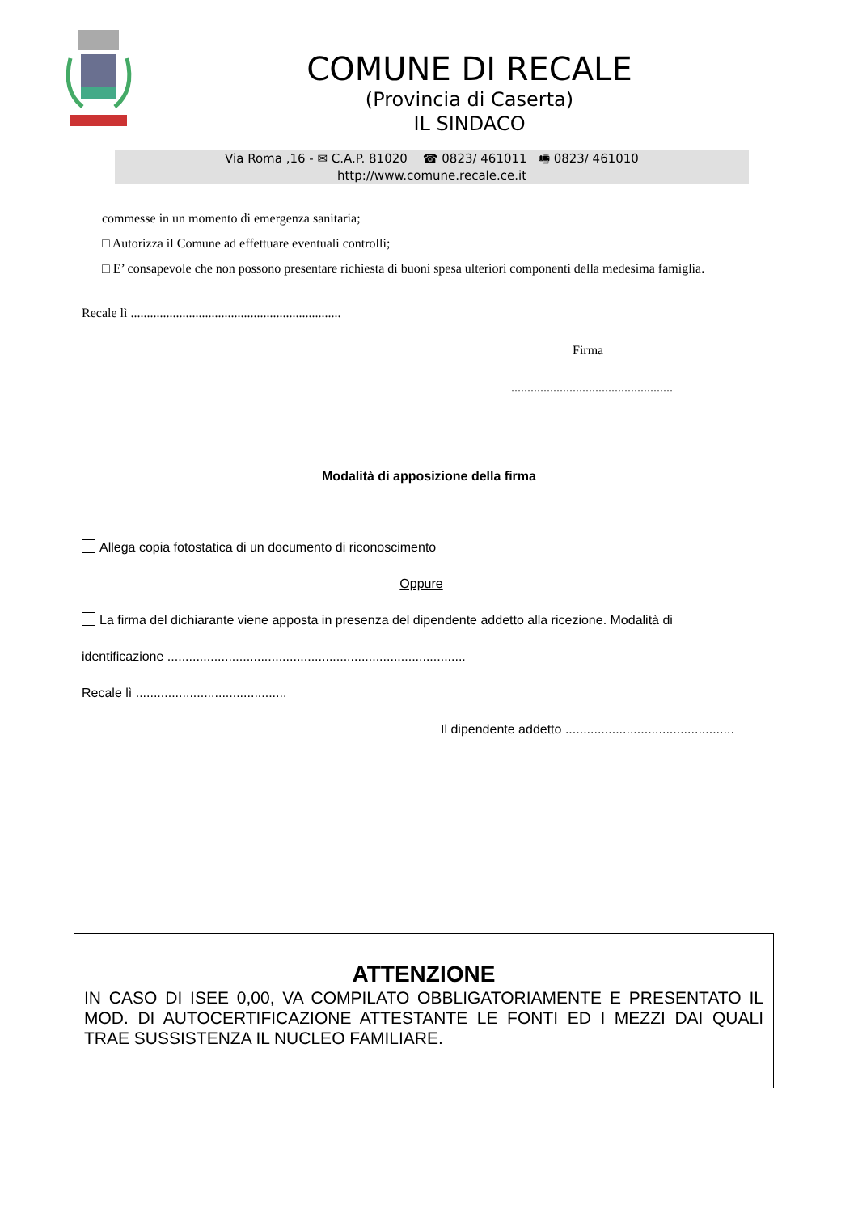COMUNE DI RECALE
(Provincia di Caserta)
IL SINDACO
Via Roma ,16 - ✉ C.A.P. 81020 ☎ 0823/ 461011 🖷 0823/ 461010
http://www.comune.recale.ce.it
commesse in un momento di emergenza sanitaria;
□ Autorizza il Comune ad effettuare eventuali controlli;
□ E’ consapevole che non possono presentare richiesta di buoni spesa ulteriori componenti della medesima famiglia.
Recale lì .................................................................
Firma
..................................................
Modalità di apposizione della firma
Allega copia fotostatica di un documento di riconoscimento
Oppure
La firma del dichiarante viene apposta in presenza del dipendente addetto alla ricezione. Modalità di
identificazione ...................................................................................
Recale lì ..........................................
Il dipendente addetto ...............................................
ATTENZIONE
IN CASO DI ISEE 0,00, VA COMPILATO OBBLIGATORIAMENTE E PRESENTATO IL MOD. DI AUTOCERTIFICAZIONE ATTESTANTE LE FONTI ED I MEZZI DAI QUALI TRAE SUSSISTENZA IL NUCLEO FAMILIARE.